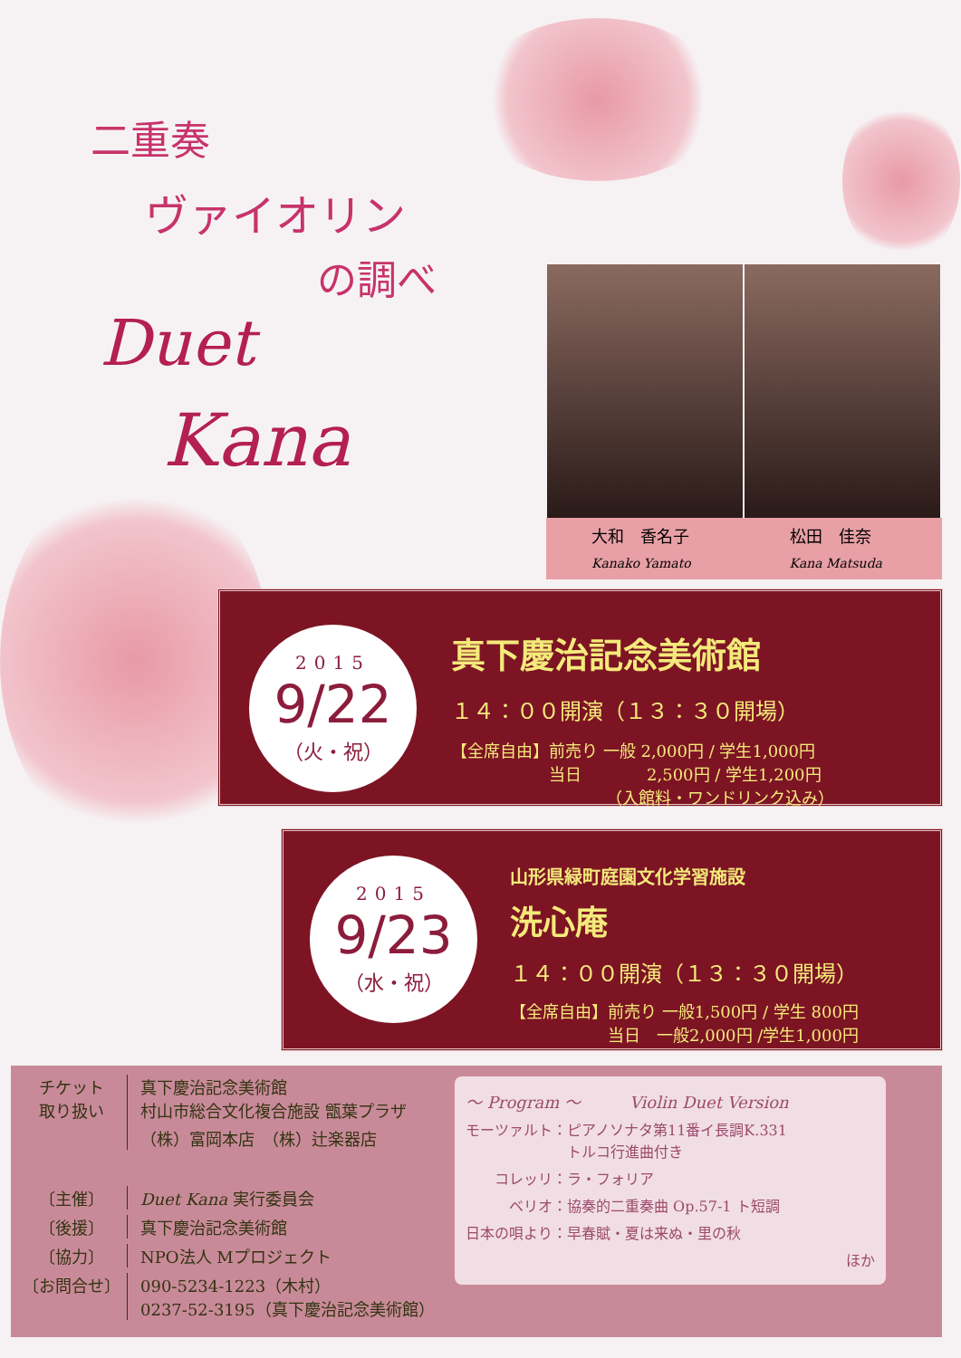二重奏
ヴァイオリン
の調べ
Duet
Kana
大和　香名子
Kanako Yamato
松田　佳奈
Kana Matsuda
真下慶治記念美術館
１４：００開演（１３：３０開場）
【全席自由】前売り 一般 2,000円 / 学生1,000円
　　　　　　当日　　　　2,500円 / 学生1,200円
　　　　　　　　　　（入館料・ワンドリンク込み）
2015
9/22
（火・祝）
山形県緑町庭園文化学習施設
洗心庵
１４：００開演（１３：３０開場）
【全席自由】前売り 一般1,500円 / 学生 800円
　　　　　　当日　一般2,000円 /学生1,000円
2015
9/23
（水・祝）
チケット
取り扱い
真下慶治記念美術館
村山市総合文化複合施設 甑葉プラザ
（株）富岡本店　（株）辻楽器店
〔主催〕 Duet Kana 実行委員会
〔後援〕 真下慶治記念美術館
〔協力〕 NPO法人 Mプロジェクト
〔お問合せ〕 090-5234-1223（木村）
0237-52-3195（真下慶治記念美術館）
〜 Program 〜　　　Violin Duet Version
モーツァルト：ピアノソナタ第11番イ長調K.331
　　　　　　　トルコ行進曲付き
　　コレッリ：ラ・フォリア
　　　ベリオ：協奏的二重奏曲 Op.57-1 ト短調
日本の唄より：早春賦・夏は来ぬ・里の秋
ほか